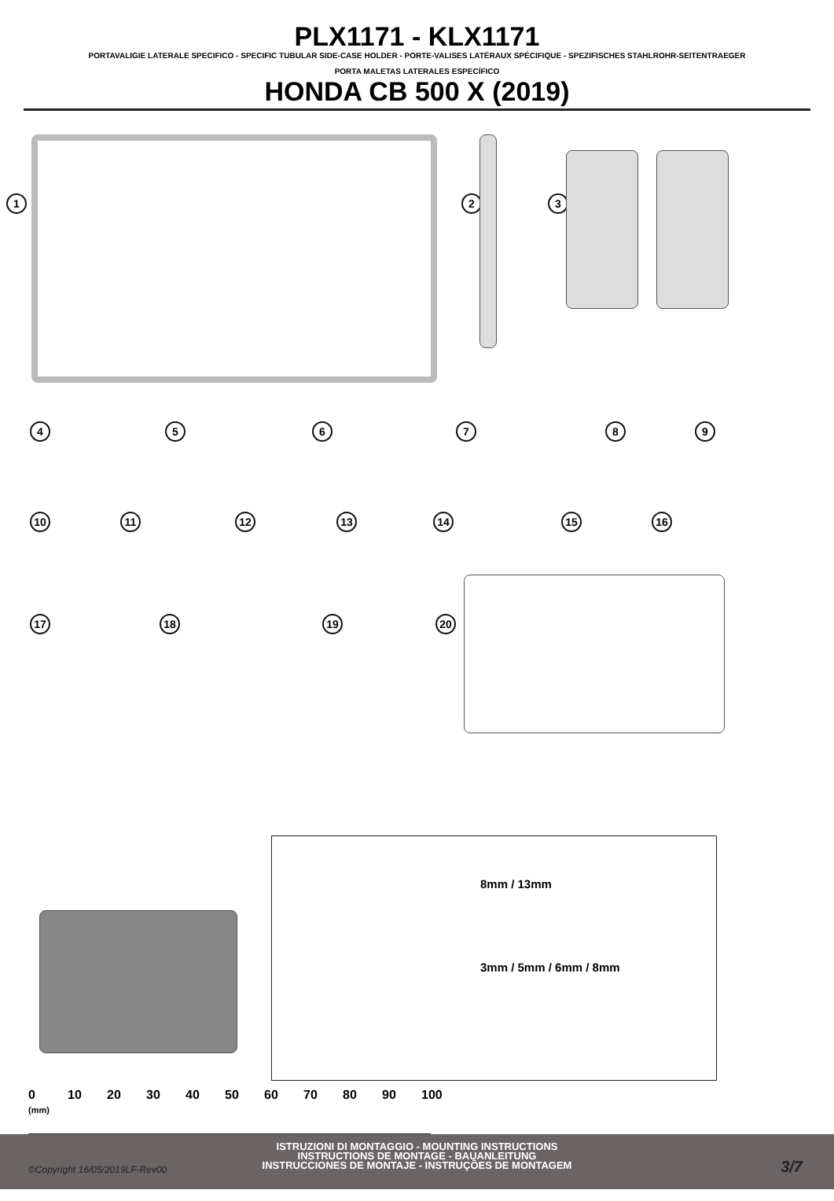PLX1171 - KLX1171
PORTAVALIGIE LATERALE SPECIFICO - SPECIFIC TUBULAR SIDE-CASE HOLDER - PORTE-VALISES LATÉRAUX SPÉCIFIQUE - SPEZIFISCHES STAHLROHR-SEITENTRAEGER
PORTA MALETAS LATERALES ESPECÍFICO
HONDA CB 500 X (2019)
1 2 3
4 5 6 7 8 9
10 11 12 13 14 15 16
17 18 19 20
8mm / 13mm
3mm / 5mm / 6mm / 8mm
0 10 20 30 40 50 60 70 80 90 100 (mm)
ISTRUZIONI DI MONTAGGIO - MOUNTING INSTRUCTIONS
INSTRUCTIONS DE MONTAGE - BAUANLEITUNG
INSTRUCCIONES DE MONTAJE - INSTRUÇÕES DE MONTAGEM
©Copyright 16/05/2019LF-Rev00 3/7